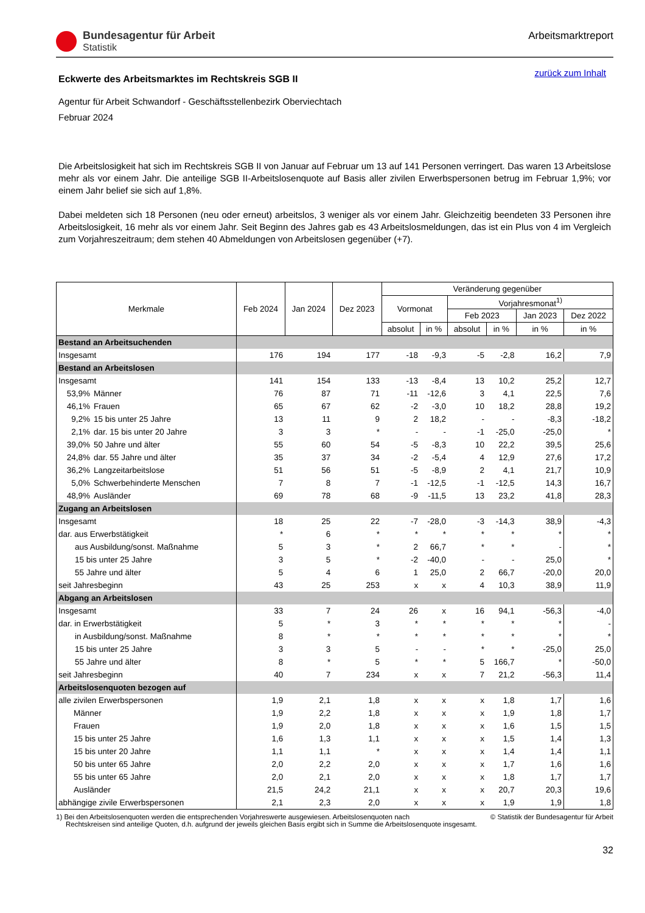Bundesagentur für Arbeit
Statistik
Arbeitsmarktreport
zurück zum Inhalt
Eckwerte des Arbeitsmarktes im Rechtskreis SGB II
Agentur für Arbeit Schwandorf - Geschäftsstellenbezirk Oberviechtach
Februar 2024
Die Arbeitslosigkeit hat sich im Rechtskreis SGB II von Januar auf Februar um 13 auf 141 Personen verringert. Das waren 13 Arbeitslose mehr als vor einem Jahr. Die anteilige SGB II-Arbeitslosenquote auf Basis aller zivilen Erwerbspersonen betrug im Februar 1,9%; vor einem Jahr belief sie sich auf 1,8%.
Dabei meldeten sich 18 Personen (neu oder erneut) arbeitslos, 3 weniger als vor einem Jahr. Gleichzeitig beendeten 33 Personen ihre Arbeitslosigkeit, 16 mehr als vor einem Jahr. Seit Beginn des Jahres gab es 43 Arbeitslosmeldungen, das ist ein Plus von 4 im Vergleich zum Vorjahreszeitraum; dem stehen 40 Abmeldungen von Arbeitslosen gegenüber (+7).
| Merkmale | | Feb 2024 | Jan 2024 | Dez 2023 | Veränderung gegenüber | | | | | |
| --- | --- | --- | --- | --- | --- | --- | --- | --- | --- | --- |
| | | | | | Vormonat | | Vorjahresmonat<sup>1)</sup> | | | |
| | | | | | | | Feb 2023 | | Jan 2023 | Dez 2022 |
| | | | | | absolut | in % | absolut | in % | in % | in % |
| Bestand an Arbeitsuchenden | | | | | | | | | | |
| Insgesamt | | 176 | 194 | 177 | -18 | -9,3 | -5 | -2,8 | 16,2 | 7,9 |
| Bestand an Arbeitslosen | | | | | | | | | | |
| Insgesamt | | 141 | 154 | 133 | -13 | -8,4 | 13 | 10,2 | 25,2 | 12,7 |
| 53,9% | Männer | 76 | 87 | 71 | -11 | -12,6 | 3 | 4,1 | 22,5 | 7,6 |
| 46,1% | Frauen | 65 | 67 | 62 | -2 | -3,0 | 10 | 18,2 | 28,8 | 19,2 |
| 9,2% | 15 bis unter 25 Jahre | 13 | 11 | 9 | 2 | 18,2 | - | - | -8,3 | -18,2 |
| 2,1% | dar. 15 bis unter 20 Jahre | 3 | 3 | * | - | - | -1 | -25,0 | -25,0 | * |
| 39,0% | 50 Jahre und älter | 55 | 60 | 54 | -5 | -8,3 | 10 | 22,2 | 39,5 | 25,6 |
| 24,8% | dar. 55 Jahre und älter | 35 | 37 | 34 | -2 | -5,4 | 4 | 12,9 | 27,6 | 17,2 |
| 36,2% | Langzeitarbeitslose | 51 | 56 | 51 | -5 | -8,9 | 2 | 4,1 | 21,7 | 10,9 |
| 5,0% | Schwerbehinderte Menschen | 7 | 8 | 7 | -1 | -12,5 | -1 | -12,5 | 14,3 | 16,7 |
| 48,9% | Ausländer | 69 | 78 | 68 | -9 | -11,5 | 13 | 23,2 | 41,8 | 28,3 |
| Zugang an Arbeitslosen | | | | | | | | | | |
| Insgesamt | | 18 | 25 | 22 | -7 | -28,0 | -3 | -14,3 | 38,9 | -4,3 |
| dar. aus Erwerbstätigkeit | | * | 6 | * | * | * | * | * | * | * |
| aus Ausbildung/sonst. Maßnahme | | 5 | 3 | * | 2 | 66,7 | * | * | - | * |
| 15 bis unter 25 Jahre | | 3 | 5 | * | -2 | -40,0 | - | - | 25,0 | * |
| 55 Jahre und älter | | 5 | 4 | 6 | 1 | 25,0 | 2 | 66,7 | -20,0 | 20,0 |
| seit Jahresbeginn | | 43 | 25 | 253 | x | x | 4 | 10,3 | 38,9 | 11,9 |
| Abgang an Arbeitslosen | | | | | | | | | | |
| Insgesamt | | 33 | 7 | 24 | 26 | x | 16 | 94,1 | -56,3 | -4,0 |
| dar. in Erwerbstätigkeit | | 5 | * | 3 | * | * | * | * | * | - |
| in Ausbildung/sonst. Maßnahme | | 8 | * | * | * | * | * | * | * | * |
| 15 bis unter 25 Jahre | | 3 | 3 | 5 | - | - | * | * | -25,0 | 25,0 |
| 55 Jahre und älter | | 8 | * | 5 | * | * | 5 | 166,7 | * | -50,0 |
| seit Jahresbeginn | | 40 | 7 | 234 | x | x | 7 | 21,2 | -56,3 | 11,4 |
| Arbeitslosenquoten bezogen auf | | | | | | | | | | |
| alle zivilen Erwerbspersonen | | 1,9 | 2,1 | 1,8 | x | x | x | 1,8 | 1,7 | 1,6 |
| Männer | | 1,9 | 2,2 | 1,8 | x | x | x | 1,9 | 1,8 | 1,7 |
| Frauen | | 1,9 | 2,0 | 1,8 | x | x | x | 1,6 | 1,5 | 1,5 |
| 15 bis unter 25 Jahre | | 1,6 | 1,3 | 1,1 | x | x | x | 1,5 | 1,4 | 1,3 |
| 15 bis unter 20 Jahre | | 1,1 | 1,1 | * | x | x | x | 1,4 | 1,4 | 1,1 |
| 50 bis unter 65 Jahre | | 2,0 | 2,2 | 2,0 | x | x | x | 1,7 | 1,6 | 1,6 |
| 55 bis unter 65 Jahre | | 2,0 | 2,1 | 2,0 | x | x | x | 1,8 | 1,7 | 1,7 |
| Ausländer | | 21,5 | 24,2 | 21,1 | x | x | x | 20,7 | 20,3 | 19,6 |
| abhängige zivile Erwerbspersonen | | 2,1 | 2,3 | 2,0 | x | x | x | 1,9 | 1,9 | 1,8 |
© Statistik der Bundesagentur für Arbeit 1) Bei den Arbeitslosenquoten werden die entsprechenden Vorjahreswerte ausgewiesen. Arbeitslosenquoten nach
Rechtskreisen sind anteilige Quoten, d.h. aufgrund der jeweils gleichen Basis ergibt sich in Summe die Arbeitslosenquote insgesamt.
32